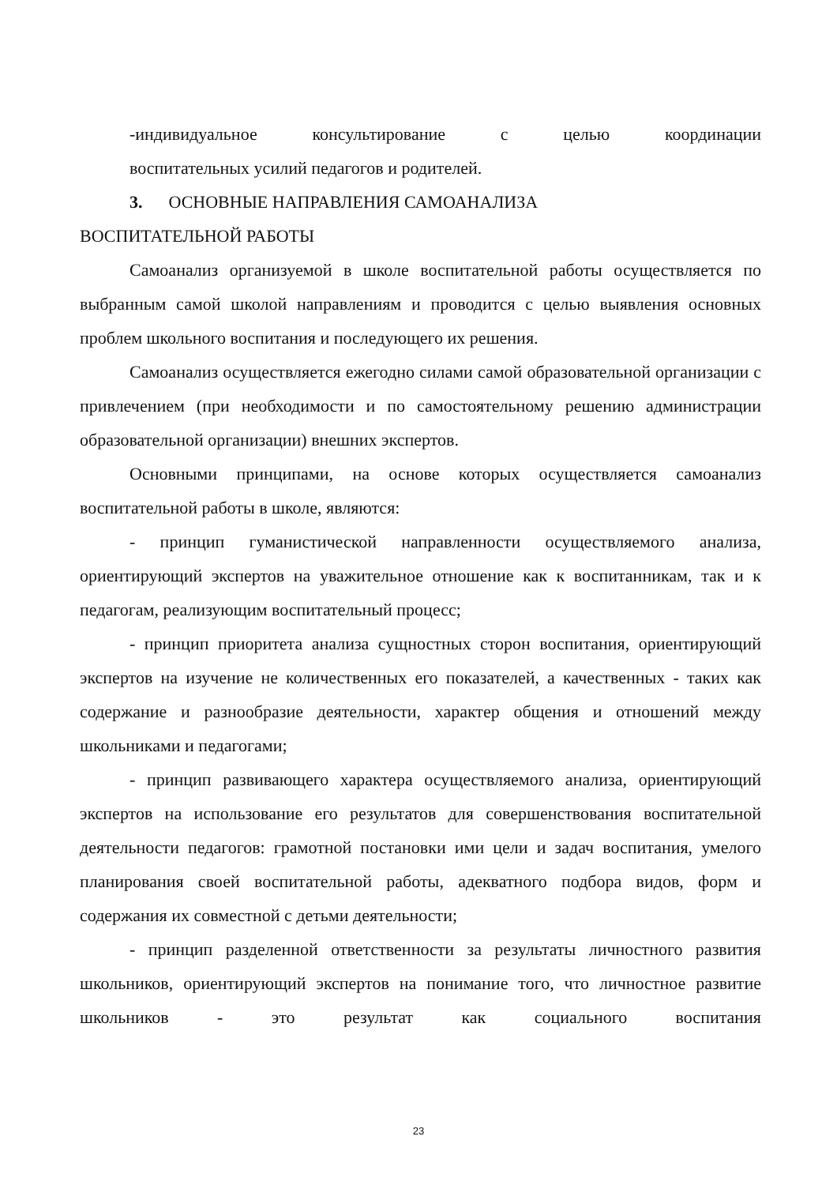-индивидуальное консультирование с целью координации
воспитательных усилий педагогов и родителей.
3. ОСНОВНЫЕ НАПРАВЛЕНИЯ САМОАНАЛИЗА
ВОСПИТАТЕЛЬНОЙ РАБОТЫ
Самоанализ организуемой в школе воспитательной работы осуществляется по выбранным самой школой направлениям и проводится с целью выявления основных проблем школьного воспитания и последующего их решения.
Самоанализ осуществляется ежегодно силами самой образовательной организации с привлечением (при необходимости и по самостоятельному решению администрации образовательной организации) внешних экспертов.
Основными принципами, на основе которых осуществляется самоанализ воспитательной работы в школе, являются:
- принцип гуманистической направленности осуществляемого анализа, ориентирующий экспертов на уважительное отношение как к воспитанникам, так и к педагогам, реализующим воспитательный процесс;
- принцип приоритета анализа сущностных сторон воспитания, ориентирующий экспертов на изучение не количественных его показателей, а качественных - таких как содержание и разнообразие деятельности, характер общения и отношений между школьниками и педагогами;
- принцип развивающего характера осуществляемого анализа, ориентирующий экспертов на использование его результатов для совершенствования воспитательной деятельности педагогов: грамотной постановки ими цели и задач воспитания, умелого планирования своей воспитательной работы, адекватного подбора видов, форм и содержания их совместной с детьми деятельности;
- принцип разделенной ответственности за результаты личностного развития школьников, ориентирующий экспертов на понимание того, что личностное развитие школьников - это результат как социального воспитания
23